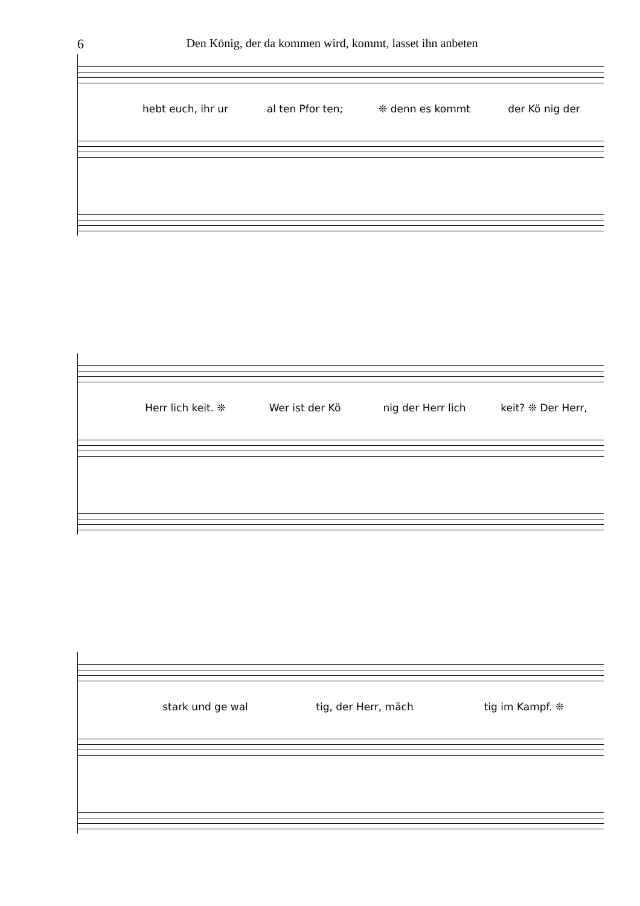6
Den König, der da kommen wird, kommt, lasset ihn anbeten
hebt euch, ihr ur al ten Pfor ten; ❊ denn es kommt der Kö nig der
Herr lich keit. ❊ Wer ist der Kö nig der Herr lich keit? ❊ Der Herr,
stark und ge wal tig, der Herr, mäch tig im Kampf. ❊